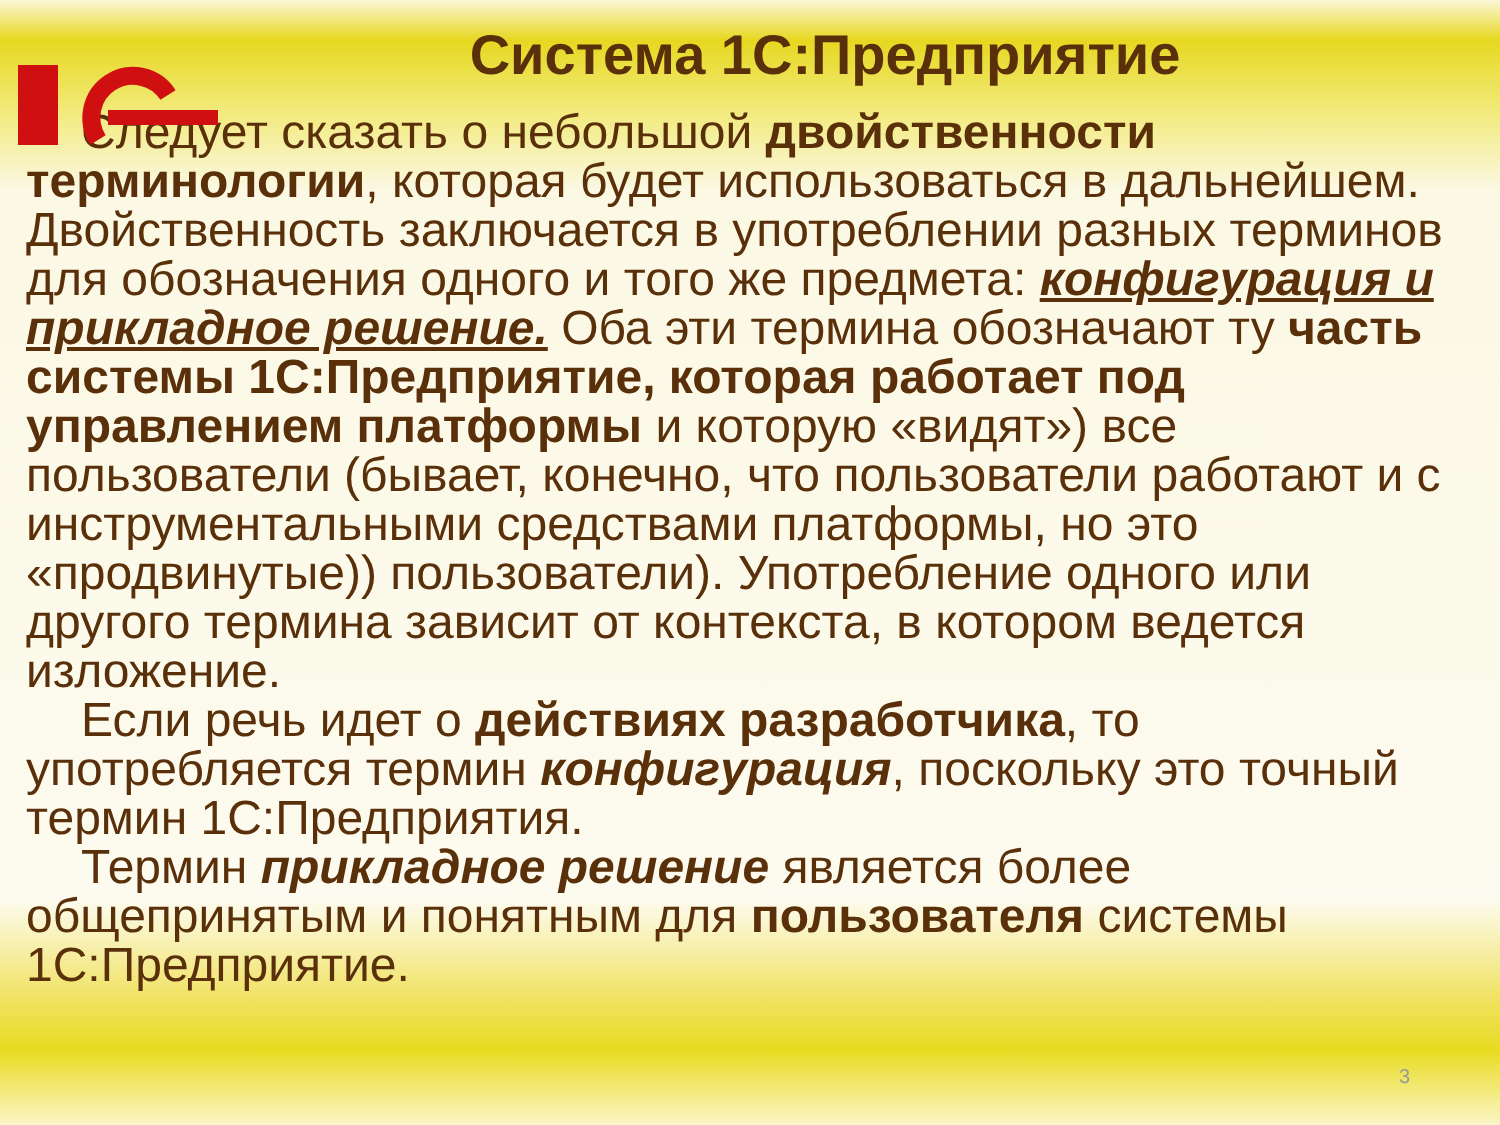Система 1С:Предприятие
Следует сказать о небольшой двойственности терминологии, которая будет использоваться в дальнейшем. Двойственность заключается в употреблении разных терминов для обозначения одного и того же предмета: конфигурация и прикладное решение. Оба эти термина обозначают ту часть системы 1С:Предприятие, которая работает под управлением платформы и которую «видят») все пользователи (бывает, конечно, что пользователи работают и с инструментальными средствами платформы, но это «продвинутые)) пользователи). Употребление одного или другого термина зависит от контекста, в котором ведется изложение.
Если речь идет о действиях разработчика, то употребляется термин конфигурация, поскольку это точный термин 1С:Предприятия.
Термин прикладное решение является более общепринятым и понятным для пользователя системы 1С:Предприятие.
3